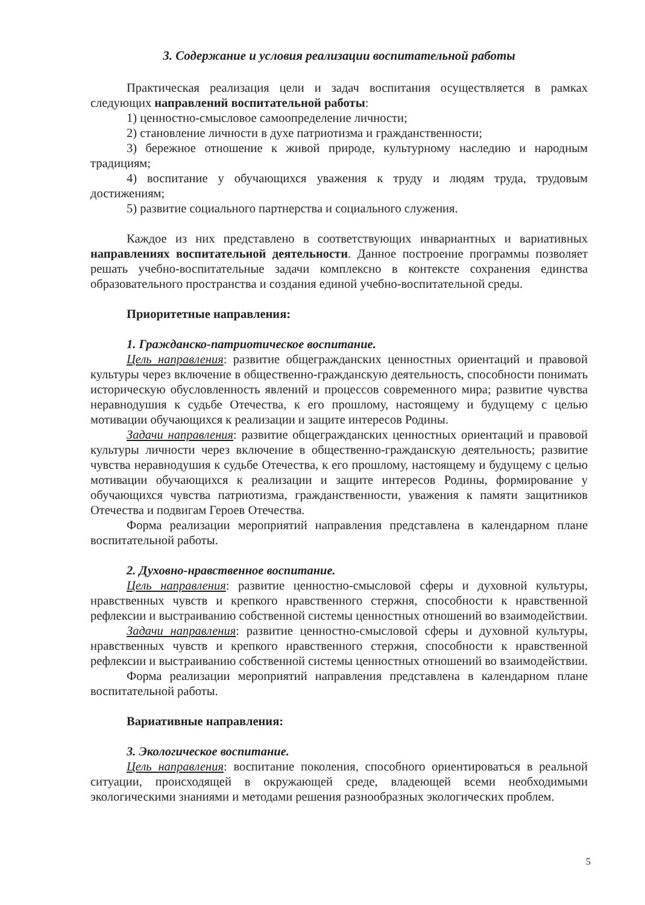3. Содержание и условия реализации воспитательной работы
Практическая реализация цели и задач воспитания осуществляется в рамках следующих направлений воспитательной работы:
1) ценностно-смысловое самоопределение личности;
2) становление личности в духе патриотизма и гражданственности;
3) бережное отношение к живой природе, культурному наследию и народным традициям;
4) воспитание у обучающихся уважения к труду и людям труда, трудовым достижениям;
5) развитие социального партнерства и социального служения.
Каждое из них представлено в соответствующих инвариантных и вариативных направлениях воспитательной деятельности. Данное построение программы позволяет решать учебно-воспитательные задачи комплексно в контексте сохранения единства образовательного пространства и создания единой учебно-воспитательной среды.
Приоритетные направления:
1. Гражданско-патриотическое воспитание.
Цель направления: развитие общегражданских ценностных ориентаций и правовой культуры через включение в общественно-гражданскую деятельность, способности понимать историческую обусловленность явлений и процессов современного мира; развитие чувства неравнодушия к судьбе Отечества, к его прошлому, настоящему и будущему с целью мотивации обучающихся к реализации и защите интересов Родины.
Задачи направления: развитие общегражданских ценностных ориентаций и правовой культуры личности через включение в общественно-гражданскую деятельность; развитие чувства неравнодушия к судьбе Отечества, к его прошлому, настоящему и будущему с целью мотивации обучающихся к реализации и защите интересов Родины, формирование у обучающихся чувства патриотизма, гражданственности, уважения к памяти защитников Отечества и подвигам Героев Отечества.
Форма реализации мероприятий направления представлена в календарном плане воспитательной работы.
2. Духовно-нравственное воспитание.
Цель направления: развитие ценностно-смысловой сферы и духовной культуры, нравственных чувств и крепкого нравственного стержня, способности к нравственной рефлексии и выстраиванию собственной системы ценностных отношений во взаимодействии.
Задачи направления: развитие ценностно-смысловой сферы и духовной культуры, нравственных чувств и крепкого нравственного стержня, способности к нравственной рефлексии и выстраиванию собственной системы ценностных отношений во взаимодействии.
Форма реализации мероприятий направления представлена в календарном плане воспитательной работы.
Вариативные направления:
3. Экологическое воспитание.
Цель направления: воспитание поколения, способного ориентироваться в реальной ситуации, происходящей в окружающей среде, владеющей всеми необходимыми экологическими знаниями и методами решения разнообразных экологических проблем.
5